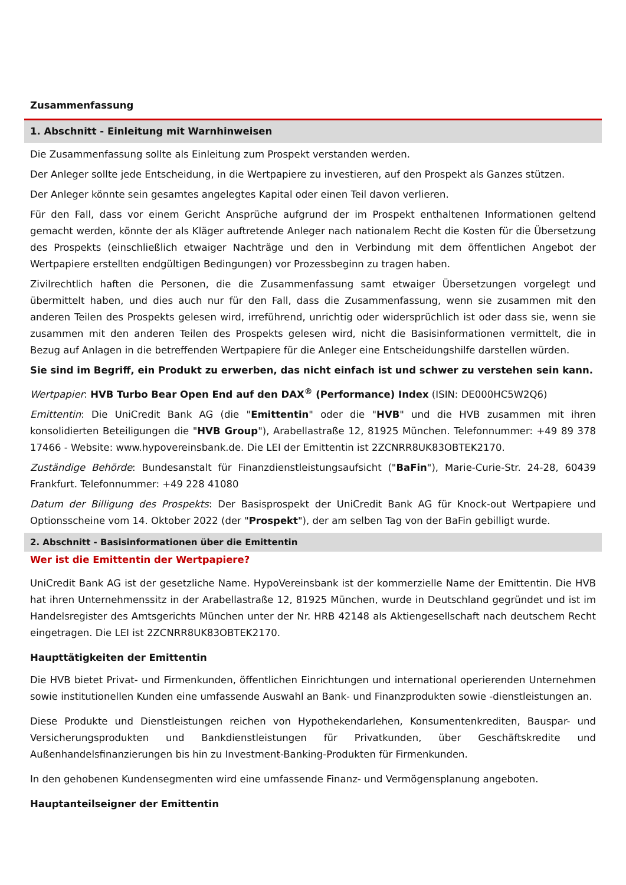Zusammenfassung
1. Abschnitt - Einleitung mit Warnhinweisen
Die Zusammenfassung sollte als Einleitung zum Prospekt verstanden werden.
Der Anleger sollte jede Entscheidung, in die Wertpapiere zu investieren, auf den Prospekt als Ganzes stützen.
Der Anleger könnte sein gesamtes angelegtes Kapital oder einen Teil davon verlieren.
Für den Fall, dass vor einem Gericht Ansprüche aufgrund der im Prospekt enthaltenen Informationen geltend gemacht werden, könnte der als Kläger auftretende Anleger nach nationalem Recht die Kosten für die Übersetzung des Prospekts (einschließlich etwaiger Nachträge und den in Verbindung mit dem öffentlichen Angebot der Wertpapiere erstellten endgültigen Bedingungen) vor Prozessbeginn zu tragen haben.
Zivilrechtlich haften die Personen, die die Zusammenfassung samt etwaiger Übersetzungen vorgelegt und übermittelt haben, und dies auch nur für den Fall, dass die Zusammenfassung, wenn sie zusammen mit den anderen Teilen des Prospekts gelesen wird, irreführend, unrichtig oder widersprüchlich ist oder dass sie, wenn sie zusammen mit den anderen Teilen des Prospekts gelesen wird, nicht die Basisinformationen vermittelt, die in Bezug auf Anlagen in die betreffenden Wertpapiere für die Anleger eine Entscheidungshilfe darstellen würden.
Sie sind im Begriff, ein Produkt zu erwerben, das nicht einfach ist und schwer zu verstehen sein kann.
Wertpapier: HVB Turbo Bear Open End auf den DAX<sup>®</sup> (Performance) Index (ISIN: DE000HC5W2Q6)
Emittentin: Die UniCredit Bank AG (die "Emittentin" oder die "HVB" und die HVB zusammen mit ihren konsolidierten Beteiligungen die "HVB Group"), Arabellastraße 12, 81925 München. Telefonnummer: +49 89 378 17466 - Website: www.hypovereinsbank.de. Die LEI der Emittentin ist 2ZCNRR8UK83OBTEK2170.
Zuständige Behörde: Bundesanstalt für Finanzdienstleistungsaufsicht ("BaFin"), Marie-Curie-Str. 24-28, 60439 Frankfurt. Telefonnummer: +49 228 41080
Datum der Billigung des Prospekts: Der Basisprospekt der UniCredit Bank AG für Knock-out Wertpapiere und Optionsscheine vom 14. Oktober 2022 (der "Prospekt"), der am selben Tag von der BaFin gebilligt wurde.
2. Abschnitt - Basisinformationen über die Emittentin
Wer ist die Emittentin der Wertpapiere?
UniCredit Bank AG ist der gesetzliche Name. HypoVereinsbank ist der kommerzielle Name der Emittentin. Die HVB hat ihren Unternehmenssitz in der Arabellastraße 12, 81925 München, wurde in Deutschland gegründet und ist im Handelsregister des Amtsgerichts München unter der Nr. HRB 42148 als Aktiengesellschaft nach deutschem Recht eingetragen. Die LEI ist 2ZCNRR8UK83OBTEK2170.
Haupttätigkeiten der Emittentin
Die HVB bietet Privat- und Firmenkunden, öffentlichen Einrichtungen und international operierenden Unternehmen sowie institutionellen Kunden eine umfassende Auswahl an Bank- und Finanzprodukten sowie -dienstleistungen an.
Diese Produkte und Dienstleistungen reichen von Hypothekendarlehen, Konsumentenkrediten, Bauspar- und Versicherungsprodukten und Bankdienstleistungen für Privatkunden, über Geschäftskredite und Außenhandelsfinanzierungen bis hin zu Investment-Banking-Produkten für Firmenkunden.
In den gehobenen Kundensegmenten wird eine umfassende Finanz- und Vermögensplanung angeboten.
Hauptanteilseigner der Emittentin